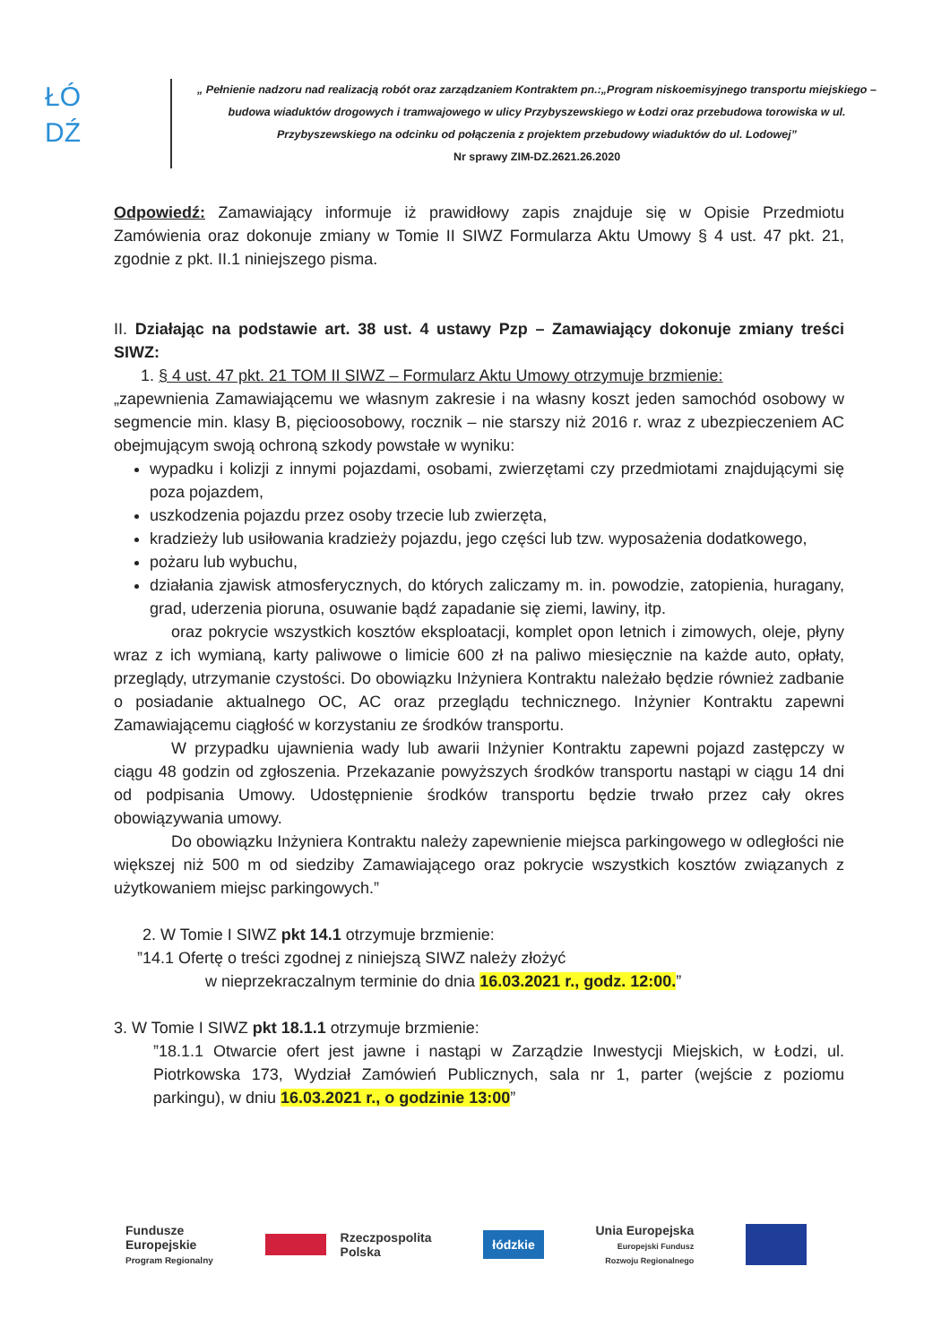ŁÓ
DŹ
„ Pełnienie nadzoru nad realizacją robót oraz zarządzaniem Kontraktem pn.:„Program niskoemisyjnego transportu miejskiego – budowa wiaduktów drogowych i tramwajowego w ulicy Przybyszewskiego w Łodzi oraz przebudowa torowiska w ul. Przybyszewskiego na odcinku od połączenia z projektem przebudowy wiaduktów do ul. Lodowej”
Nr sprawy ZIM-DZ.2621.26.2020
Odpowiedź: Zamawiający informuje iż prawidłowy zapis znajduje się w Opisie Przedmiotu Zamówienia oraz dokonuje zmiany w Tomie II SIWZ Formularza Aktu Umowy § 4 ust. 47 pkt. 21, zgodnie z pkt. II.1 niniejszego pisma.
II. Działając na podstawie art. 38 ust. 4 ustawy Pzp – Zamawiający dokonuje zmiany treści SIWZ:
1. § 4 ust. 47 pkt. 21 TOM II SIWZ – Formularz Aktu Umowy otrzymuje brzmienie:
„zapewnienia Zamawiającemu we własnym zakresie i na własny koszt jeden samochód osobowy w segmencie min. klasy B, pięcioosobowy, rocznik – nie starszy niż 2016 r. wraz z ubezpieczeniem AC obejmującym swoją ochroną szkody powstałe w wyniku:
wypadku i kolizji z innymi pojazdami, osobami, zwierzętami czy przedmiotami znajdującymi się poza pojazdem,
uszkodzenia pojazdu przez osoby trzecie lub zwierzęta,
kradzieży lub usiłowania kradzieży pojazdu, jego części lub tzw. wyposażenia dodatkowego,
pożaru lub wybuchu,
działania zjawisk atmosferycznych, do których zaliczamy m. in. powodzie, zatopienia, huragany, grad, uderzenia pioruna, osuwanie bądź zapadanie się ziemi, lawiny, itp.
oraz pokrycie wszystkich kosztów eksploatacji, komplet opon letnich i zimowych, oleje, płyny wraz z ich wymianą, karty paliwowe o limicie 600 zł na paliwo miesięcznie na każde auto, opłaty, przeglądy, utrzymanie czystości. Do obowiązku Inżyniera Kontraktu należało będzie również zadbanie o posiadanie aktualnego OC, AC oraz przeglądu technicznego. Inżynier Kontraktu zapewni Zamawiającemu ciągłość w korzystaniu ze środków transportu.
W przypadku ujawnienia wady lub awarii Inżynier Kontraktu zapewni pojazd zastępczy w ciągu 48 godzin od zgłoszenia. Przekazanie powyższych środków transportu nastąpi w ciągu 14 dni od podpisania Umowy. Udostępnienie środków transportu będzie trwało przez cały okres obowiązywania umowy.
Do obowiązku Inżyniera Kontraktu należy zapewnienie miejsca parkingowego w odległości nie większej niż 500 m od siedziby Zamawiającego oraz pokrycie wszystkich kosztów związanych z użytkowaniem miejsc parkingowych.”
2. W Tomie I SIWZ pkt 14.1 otrzymuje brzmienie:
”14.1 Ofertę o treści zgodnej z niniejszą SIWZ należy złożyć
w nieprzekraczalnym terminie do dnia 16.03.2021 r., godz. 12:00.”
3. W Tomie I SIWZ pkt 18.1.1 otrzymuje brzmienie:
”18.1.1 Otwarcie ofert jest jawne i nastąpi w Zarządzie Inwestycji Miejskich, w Łodzi, ul. Piotrkowska 173, Wydział Zamówień Publicznych, sala nr 1, parter (wejście z poziomu parkingu), w dniu 16.03.2021 r., o godzinie 13:00”
Fundusze
Europejskie
Program Regionalny
Rzeczpospolita
Polska
łódzkie
Unia Europejska
Europejski Fundusz
Rozwoju Regionalnego